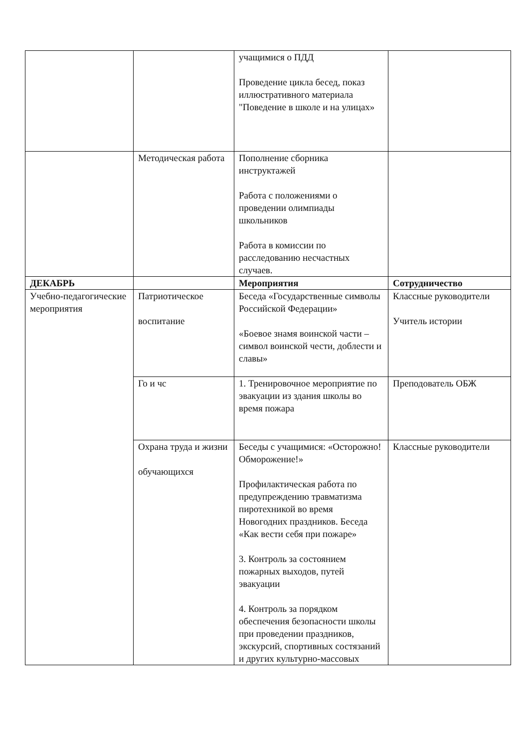| | | учащимися о ПДД Проведение цикла бесед, показ иллюстративного материала "Поведение в школе и на улицах» | |
| | Методическая работа | Пополнение сборника инструктажей Работа с положениями о проведении олимпиады школьников Работа в комиссии по расследованию несчастных случаев. | |
| ДЕКАБРЬ | | Мероприятия | Сотрудничество |
| Учебно-педагогические мероприятия | Патриотическое воспитание | Беседа «Государственные символы Российской Федерации» «Боевое знамя воинской части – символ воинской чести, доблести и славы» | Классные руководители Учитель истории |
| | Го и чс | 1. Тренировочное мероприятие по эвакуации из здания школы во время пожара | Преподователь ОБЖ |
| | Охрана труда и жизни обучающихся | Беседы с учащимися: «Осторожно! Обморожение!» Профилактическая работа по предупреждению травматизма пиротехникой во время Новогодних праздников. Беседа «Как вести себя при пожаре» 3. Контроль за состоянием пожарных выходов, путей эвакуации 4. Контроль за порядком обеспечения безопасности школы при проведении праздников, экскурсий, спортивных состязаний и других культурно-массовых | Классные руководители |